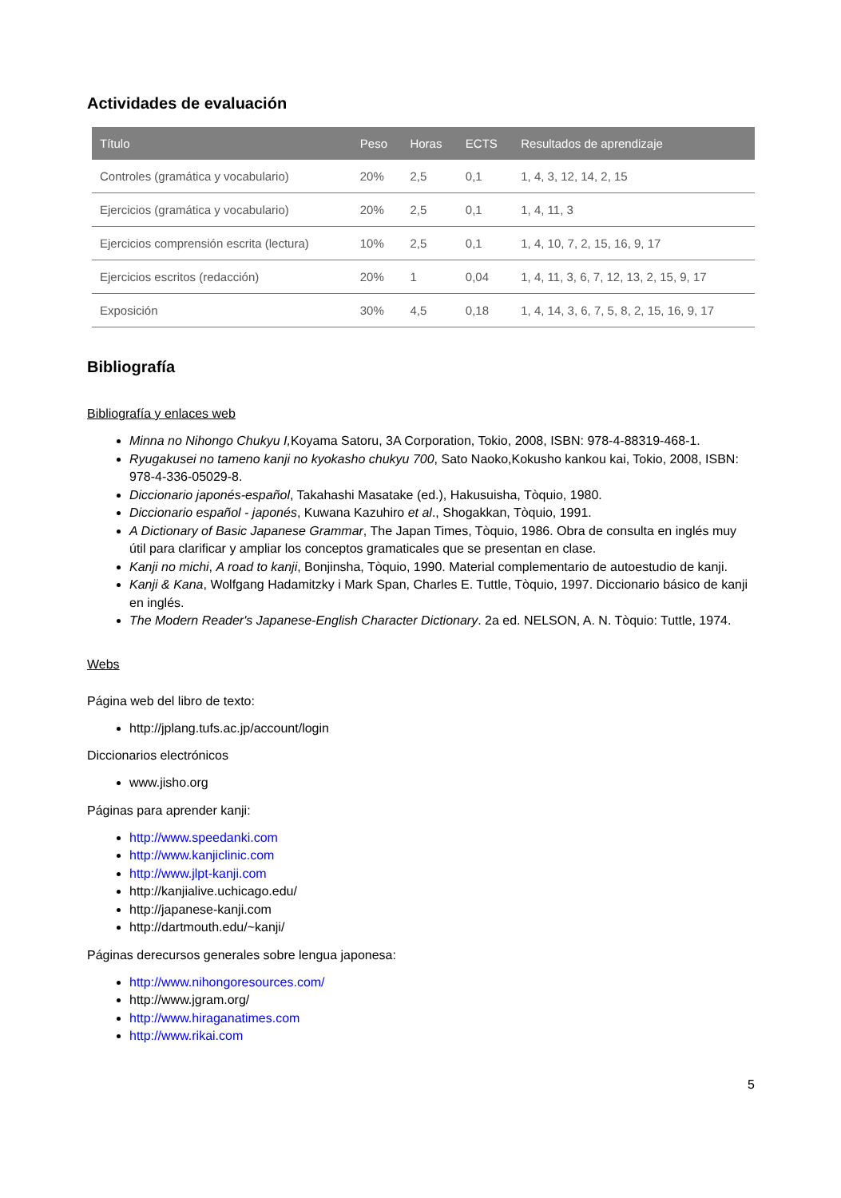Actividades de evaluación
| Título | Peso | Horas | ECTS | Resultados de aprendizaje |
| --- | --- | --- | --- | --- |
| Controles (gramática y vocabulario) | 20% | 2,5 | 0,1 | 1, 4, 3, 12, 14, 2, 15 |
| Ejercicios (gramática y vocabulario) | 20% | 2,5 | 0,1 | 1, 4, 11, 3 |
| Ejercicios comprensión escrita (lectura) | 10% | 2,5 | 0,1 | 1, 4, 10, 7, 2, 15, 16, 9, 17 |
| Ejercicios escritos (redacción) | 20% | 1 | 0,04 | 1, 4, 11, 3, 6, 7, 12, 13, 2, 15, 9, 17 |
| Exposición | 30% | 4,5 | 0,18 | 1, 4, 14, 3, 6, 7, 5, 8, 2, 15, 16, 9, 17 |
Bibliografía
Bibliografía y enlaces web
Minna no Nihongo Chukyu I, Koyama Satoru, 3A Corporation, Tokio, 2008, ISBN: 978-4-88319-468-1.
Ryugakusei no tameno kanji no kyokasho chukyu 700, Sato Naoko,Kokusho kankou kai, Tokio, 2008, ISBN: 978-4-336-05029-8.
Diccionario japonés-español, Takahashi Masatake (ed.), Hakusuisha, Tòquio, 1980.
Diccionario español - japonés, Kuwana Kazuhiro et al., Shogakkan, Tòquio, 1991.
A Dictionary of Basic Japanese Grammar, The Japan Times, Tòquio, 1986. Obra de consulta en inglés muy útil para clarificar y ampliar los conceptos gramaticales que se presentan en clase.
Kanji no michi, A road to kanji, Bonjinsha, Tòquio, 1990. Material complementario de autoestudio de kanji.
Kanji & Kana, Wolfgang Hadamitzky i Mark Span, Charles E. Tuttle, Tòquio, 1997. Diccionario básico de kanji en inglés.
The Modern Reader's Japanese-English Character Dictionary. 2a ed. NELSON, A. N. Tòquio: Tuttle, 1974.
Webs
Página web del libro de texto:
http://jplang.tufs.ac.jp/account/login
Diccionarios electrónicos
www.jisho.org
Páginas para aprender kanji:
http://www.speedanki.com
http://www.kanjiclinic.com
http://www.jlpt-kanji.com
http://kanjialive.uchicago.edu/
http://japanese-kanji.com
http://dartmouth.edu/~kanji/
Páginas derecursos generales sobre lengua japonesa:
http://www.nihongoresources.com/
http://www.jgram.org/
http://www.hiraganatimes.com
http://www.rikai.com
5